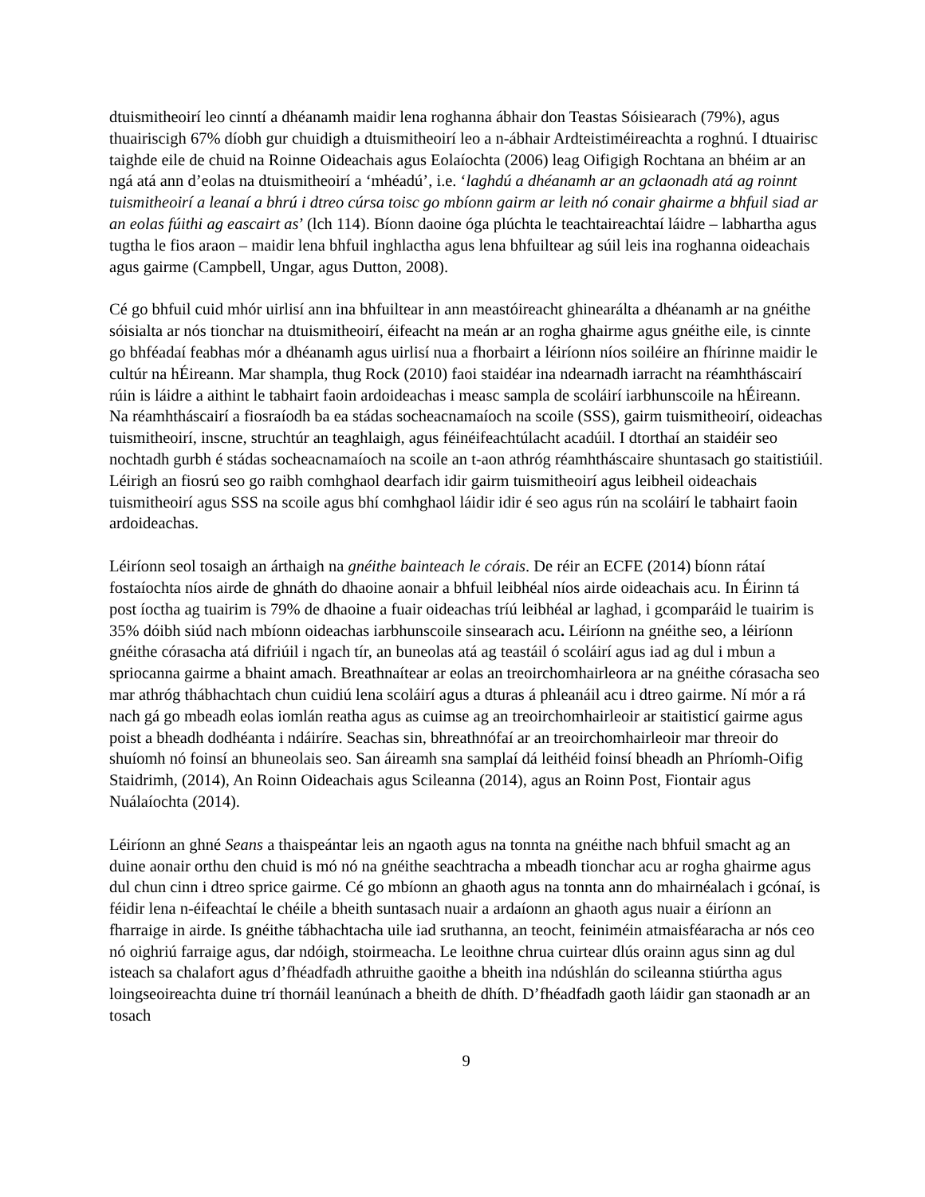dtuismitheoirí leo cinntí a dhéanamh maidir lena roghanna ábhair don Teastas Sóisiearach (79%), agus thuairiscigh 67% díobh gur chuidigh a dtuismitheoirí leo a n-ábhair Ardteistiméireachta a roghnú. I dtuairisc taighde eile de chuid na Roinne Oideachais agus Eolaíochta (2006) leag Oifigigh Rochtana an bhéim ar an ngá atá ann d’eolas na dtuismitheoirí a ‘mhéadú’, i.e. ‘laghdú a dhéanamh ar an gclaonadh atá ag roinnt tuismitheoirí a leanaí a bhrú i dtreo cúrsa toisc go mbíonn gairm ar leith nó conair ghairme a bhfuil siad ar an eolas fúithi ag eascairt as’ (lch 114). Bíonn daoine óga plúchta le teachtaireachtaí láidre – labhartha agus tugtha le fios araon – maidir lena bhfuil inghlactha agus lena bhfuiltear ag súil leis ina roghanna oideachais agus gairme (Campbell, Ungar, agus Dutton, 2008).
Cé go bhfuil cuid mhór uirlisí ann ina bhfuiltear in ann meastóireacht ghinearálta a dhéanamh ar na gnéithe sóisialta ar nós tionchar na dtuismitheoirí, éifeacht na meán ar an rogha ghairme agus gnéithe eile, is cinnte go bhféadaí feabhas mór a dhéanamh agus uirlisí nua a fhorbairt a léiríonn níos soiléire an fhírinne maidir le cultúr na hÉireann. Mar shampla, thug Rock (2010) faoi staidéar ina ndearnadh iarracht na réamhtháscairí rúin is láidre a aithint le tabhairt faoin ardoideachas i measc sampla de scoláirí iarbhunscoile na hÉireann. Na réamhtháscairí a fiosraíodh ba ea stádas socheacnamaíoch na scoile (SSS), gairm tuismitheoirí, oideachas tuismitheoirí, inscne, struchtúr an teaghlaigh, agus féinéifeachtúlacht acadúil. I dtorthaí an staidéir seo nochtadh gurbh é stádas socheacnamaíoch na scoile an t-aon athróg réamhtháscaire shuntasach go staitistiúil. Léirigh an fiosrú seo go raibh comhghaol dearfach idir gairm tuismitheoirí agus leibheil oideachais tuismitheoirí agus SSS na scoile agus bhí comhghaol láidir idir é seo agus rún na scoláirí le tabhairt faoin ardoideachas.
Léiríonn seol tosaigh an árthaigh na gnéithe bainteach le córais. De réir an ECFE (2014) bíonn rátaí fostaíochta níos airde de ghnáth do dhaoine aonair a bhfuil leibhéal níos airde oideachais acu. In Éirinn tá post íoctha ag tuairim is 79% de dhaoine a fuair oideachas tríú leibhéal ar laghad, i gcomparáid le tuairim is 35% dóibh siúd nach mbíonn oideachas iarbhunscoile sinsearach acu. Léiríonn na gnéithe seo, a léiríonn gnéithe córasacha atá difriúil i ngach tír, an buneolas atá ag teastáil ó scoláirí agus iad ag dul i mbun a spriocanna gairme a bhaint amach. Breathnaítear ar eolas an treoirchomhairleora ar na gnéithe córasacha seo mar athróg thábhachtach chun cuidiú lena scoláirí agus a dturas á phleanáil acu i dtreo gairme. Ní mór a rá nach gá go mbeadh eolas iomlán reatha agus as cuimse ag an treoirchomhairleoir ar staitisticí gairme agus poist a bheadh dodhéanta i ndáiríre. Seachas sin, bhreathnófaí ar an treoirchomhairleoir mar threoir do shuíomh nó foinsí an bhuneolais seo. San áireamh sna samplaí dá leithéid foinsí bheadh an Phríomh-Oifig Staidrimh, (2014), An Roinn Oideachais agus Scileanna (2014), agus an Roinn Post, Fiontair agus Nuálaíochta (2014).
Léiríonn an ghné Seans a thaispeántar leis an ngaoth agus na tonnta na gnéithe nach bhfuil smacht ag an duine aonair orthu den chuid is mó nó na gnéithe seachtracha a mbeadh tionchar acu ar rogha ghairme agus dul chun cinn i dtreo sprice gairme. Cé go mbíonn an ghaoth agus na tonnta ann do mhairnéalach i gcónaí, is féidir lena n-éifeachtaí le chéile a bheith suntasach nuair a ardaíonn an ghaoth agus nuair a éiríonn an fharraige in airde. Is gnéithe tábhachtacha uile iad sruthanna, an teocht, feiniméin atmaisféaracha ar nós ceo nó oighriú farraige agus, dar ndóigh, stoirmeacha. Le leoithne chrua cuirtear dlús orainn agus sinn ag dul isteach sa chalafort agus d’fhéadfadh athruithe gaoithe a bheith ina ndúshlán do scileanna stiúrtha agus loingseoireachta duine trí thornáil leanúnach a bheith de dhíth. D’fhéadfadh gaoth láidir gan staonadh ar an tosach
9